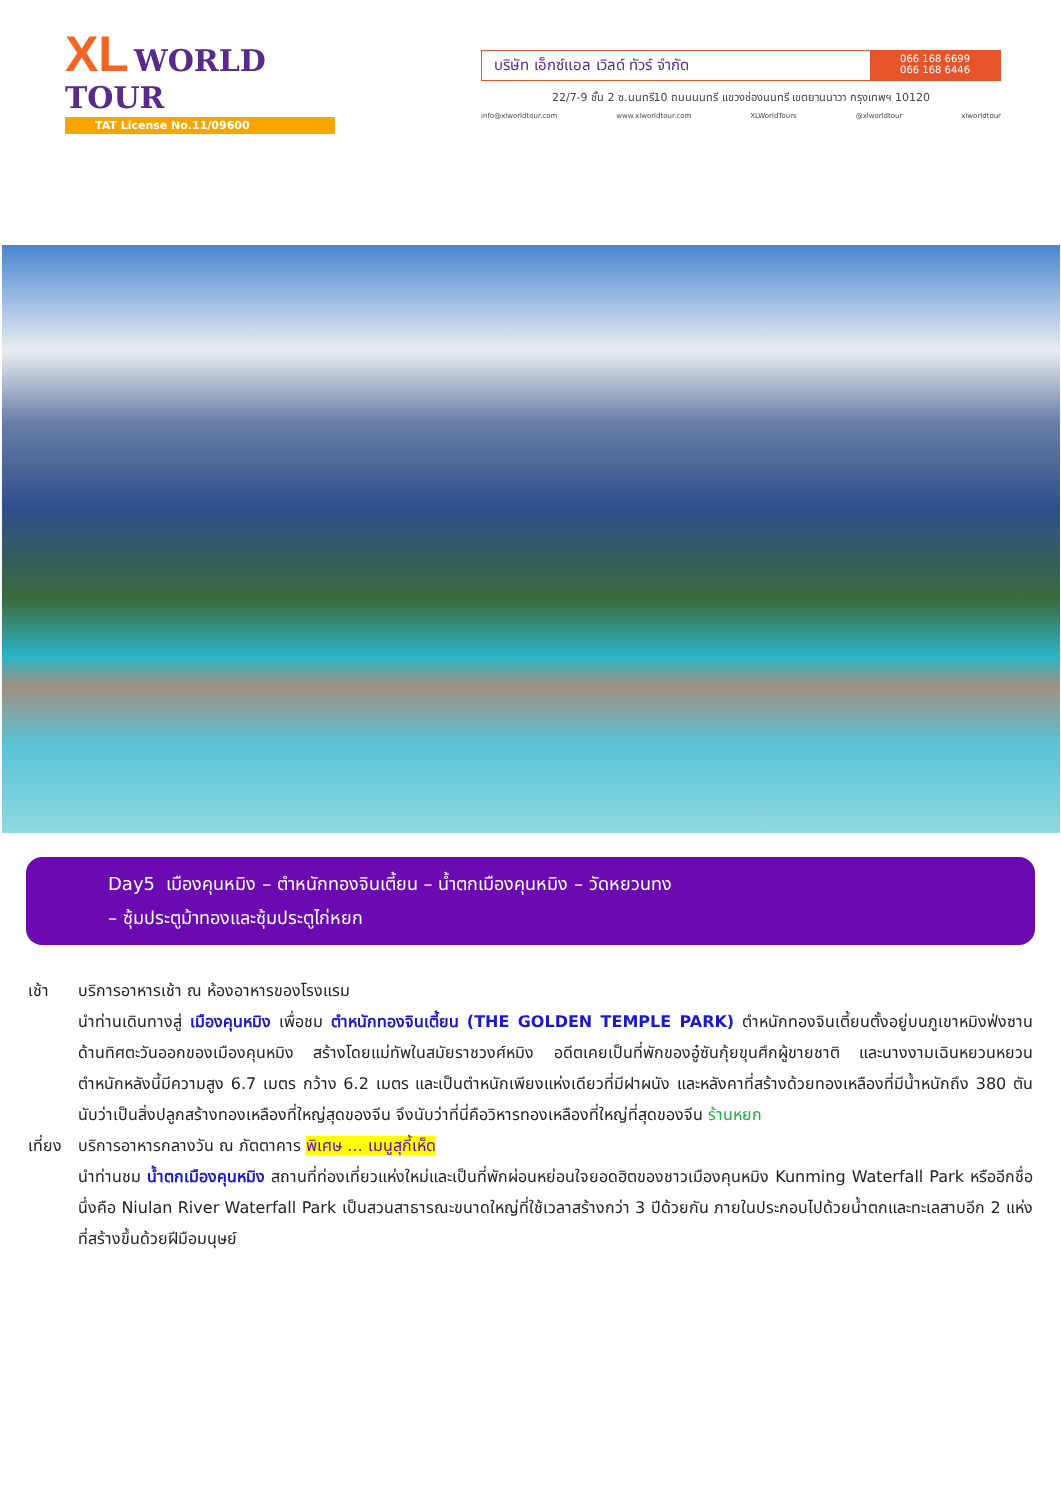XL WORLD TOUR
TAT License No.11/09600
บริษัท เอ็กซ์แอล เวิลด์ ทัวร์ จำกัด
066 168 6699
066 168 6446
22/7-9 ชั้น 2 ซ.นนทรี10 ถนนนนทรี แขวงช่องนนทรี เขตยานนาวา กรุงเทพฯ 10120
info@xlworldtour.com www.xlworldtour.com XLWorldTours @xlworldtour xlworldtour
Day5 เมืองคุนหมิง – ตำหนักทองจินเตี้ยน – น้ำตกเมืองคุนหมิง – วัดหยวนทง
– ซุ้มประตูม้าทองและซุ้มประตูไก่หยก
เช้า บริการอาหารเช้า ณ ห้องอาหารของโรงแรม
นำท่านเดินทางสู่ เมืองคุนหมิง เพื่อชม ตำหนักทองจินเตี้ยน (THE GOLDEN TEMPLE PARK) ตำหนักทองจินเตี้ยนตั้งอยู่บนภูเขาหมิงฟ่งซาน ด้านทิศตะวันออกของเมืองคุนหมิง สร้างโดยแม่ทัพในสมัยราชวงศ์หมิง อดีตเคยเป็นที่พักของอู๋ซันกุ้ยขุนศึกผู้ขายชาติ และนางงามเฉินหยวนหยวน ตำหนักหลังนี้มีความสูง 6.7 เมตร กว้าง 6.2 เมตร และเป็นตำหนักเพียงแห่งเดียวที่มีฝาผนัง และหลังคาที่สร้างด้วยทองเหลืองที่มีน้ำหนักถึง 380 ตัน นับว่าเป็นสิ่งปลูกสร้างทองเหลืองที่ใหญ่สุดของจีน จึงนับว่าที่นี่คือวิหารทองเหลืองที่ใหญ่ที่สุดของจีน ร้านหยก
เที่ยง
บริการอาหารกลางวัน ณ ภัตตาคาร พิเศษ ... เมนูสุกี้เห็ด
นำท่านชม น้ำตกเมืองคุนหมิง สถานที่ท่องเที่ยวแห่งใหม่และเป็นที่พักผ่อนหย่อนใจยอดฮิตของชาวเมืองคุนหมิง Kunming Waterfall Park หรืออีกชื่อนึ่งคือ Niulan River Waterfall Park เป็นสวนสาธารณะขนาดใหญ่ที่ใช้เวลาสร้างกว่า 3 ปีด้วยกัน ภายในประกอบไปด้วยน้ำตกและทะเลสาบอีก 2 แห่ง ที่สร้างขึ้นด้วยฝีมือมนุษย์